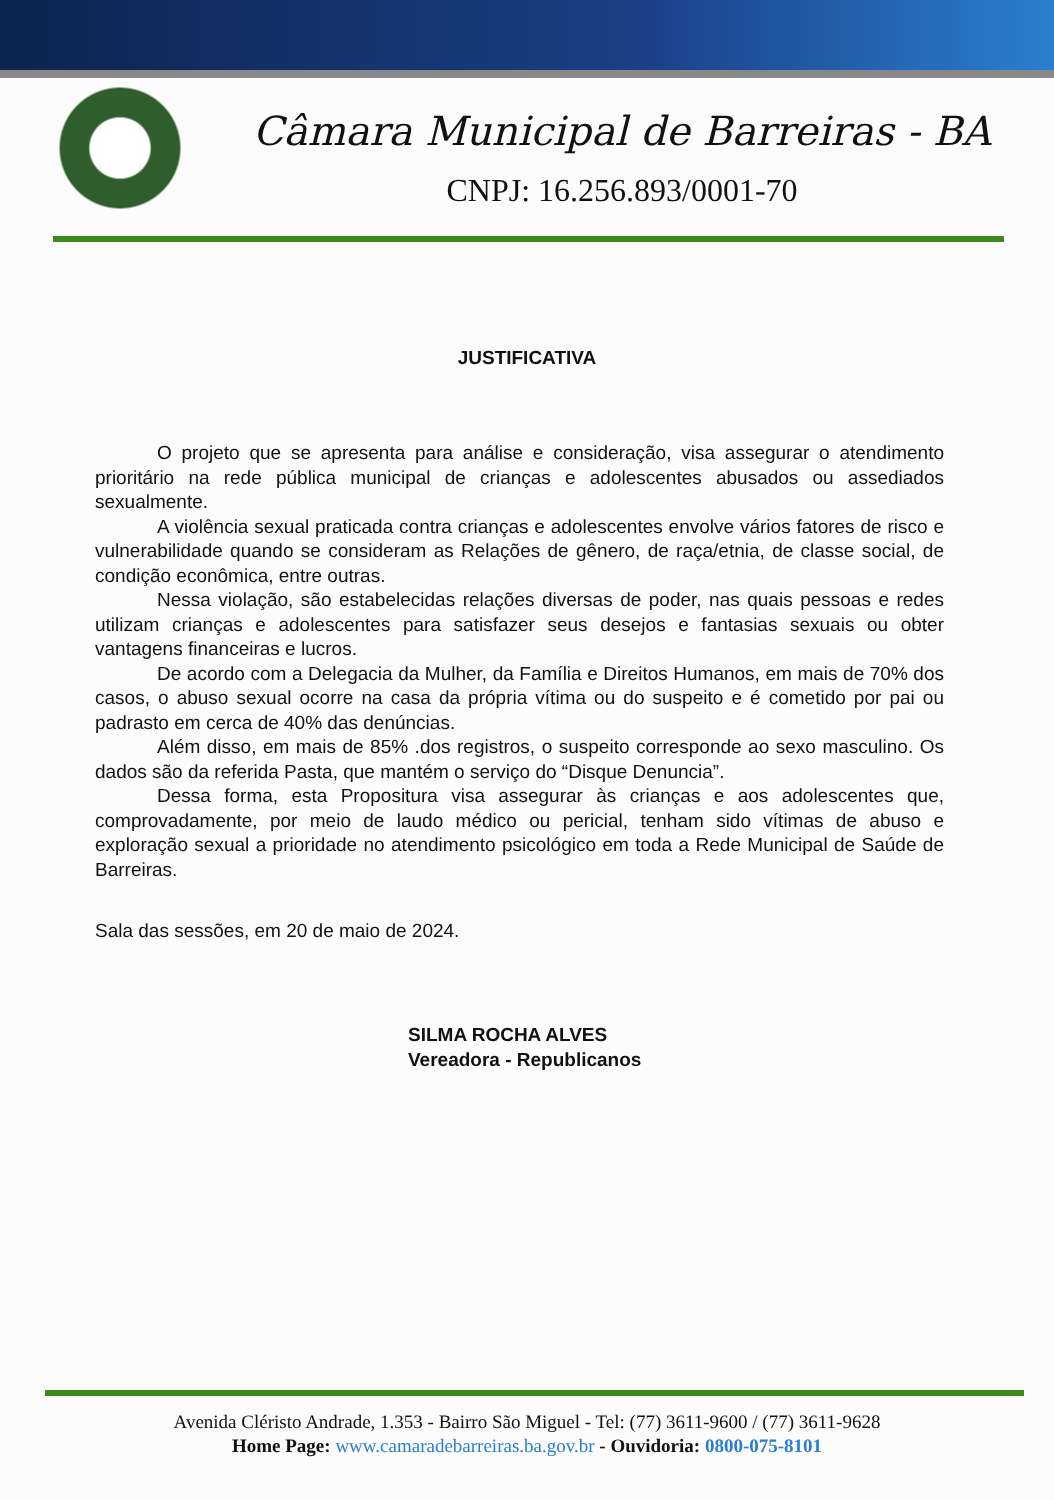Câmara Municipal de Barreiras - BA
CNPJ: 16.256.893/0001-70
JUSTIFICATIVA
O projeto que se apresenta para análise e consideração, visa assegurar o atendimento prioritário na rede pública municipal de crianças e adolescentes abusados ou assediados sexualmente.
A violência sexual praticada contra crianças e adolescentes envolve vários fatores de risco e vulnerabilidade quando se consideram as Relações de gênero, de raça/etnia, de classe social, de condição econômica, entre outras.
Nessa violação, são estabelecidas relações diversas de poder, nas quais pessoas e redes utilizam crianças e adolescentes para satisfazer seus desejos e fantasias sexuais ou obter vantagens financeiras e lucros.
De acordo com a Delegacia da Mulher, da Família e Direitos Humanos, em mais de 70% dos casos, o abuso sexual ocorre na casa da própria vítima ou do suspeito e é cometido por pai ou padrasto em cerca de 40% das denúncias.
Além disso, em mais de 85% .dos registros, o suspeito corresponde ao sexo masculino. Os dados são da referida Pasta, que mantém o serviço do “Disque Denuncia”.
Dessa forma, esta Propositura visa assegurar às crianças e aos adolescentes que, comprovadamente, por meio de laudo médico ou pericial, tenham sido vítimas de abuso e exploração sexual a prioridade no atendimento psicológico em toda a Rede Municipal de Saúde de Barreiras.
Sala das sessões, em 20 de maio de 2024.
SILMA ROCHA ALVES
Vereadora - Republicanos
Avenida Cléristo Andrade, 1.353 - Bairro São Miguel - Tel: (77) 3611-9600 / (77) 3611-9628
Home Page: www.camaradebarreiras.ba.gov.br - Ouvidoria: 0800-075-8101